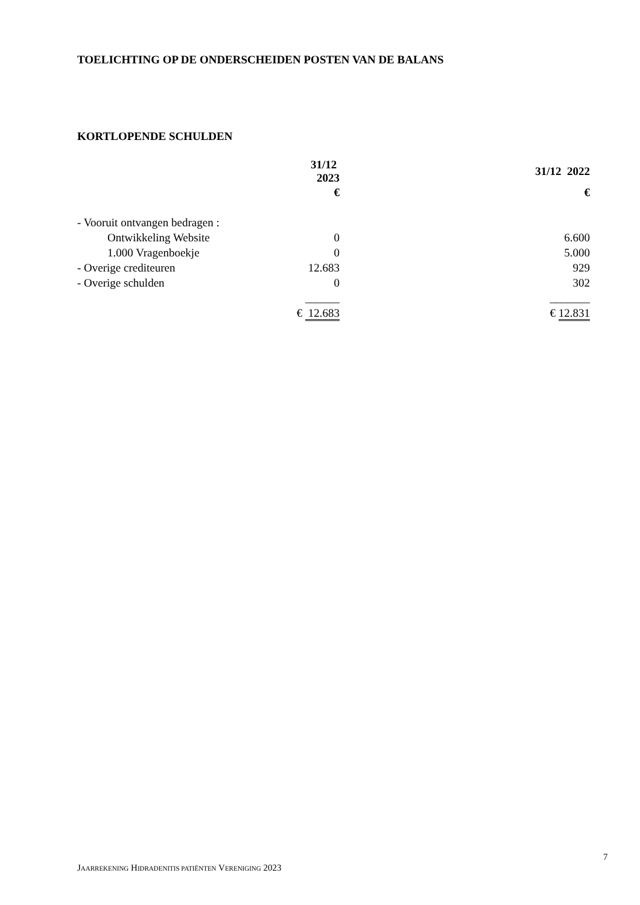TOELICHTING OP DE ONDERSCHEIDEN POSTEN VAN DE BALANS
KORTLOPENDE SCHULDEN
| | 31/12 2023 | 31/12 2022 |
| --- | --- | --- |
| | € | € |
| - Vooruit ontvangen bedragen : | | |
| Ontwikkeling Website | 0 | 6.600 |
| 1.000 Vragenboekje | 0 | 5.000 |
| - Overige crediteuren | 12.683 | 929 |
| - Overige schulden | 0 | 302 |
| | ______ | _______ |
| | € 12.683 | € 12.831 |
7
JAARREKENING HIDRADENITIS PATIËNTEN VERENIGING 2023